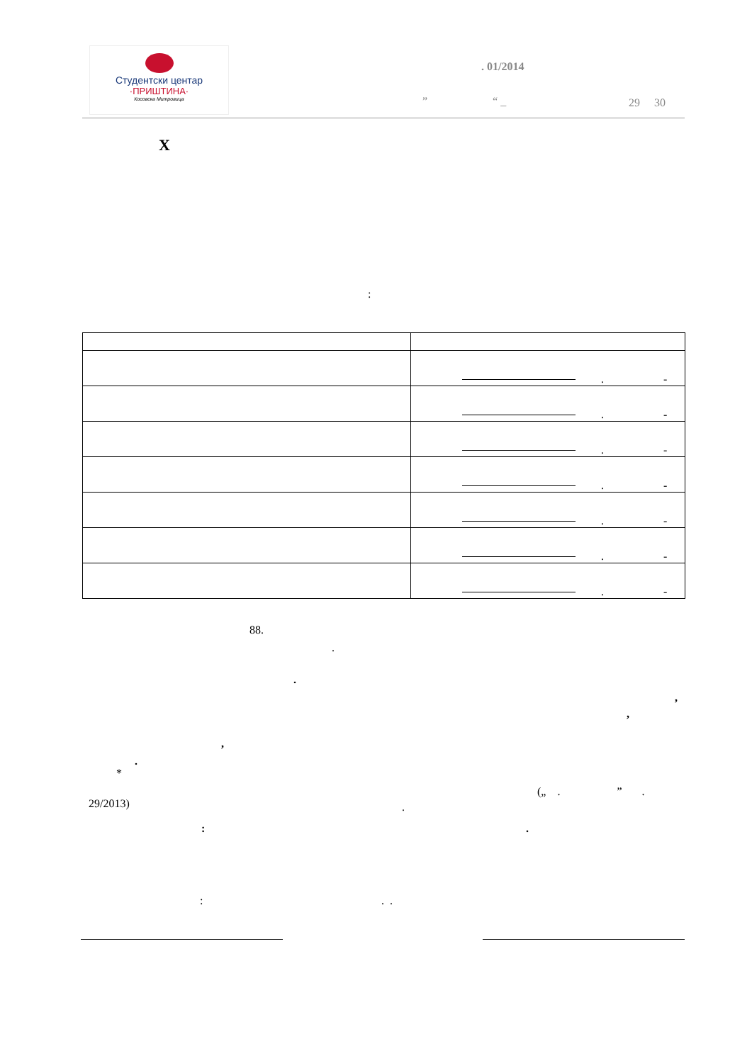Студентски центар
·ПРИШТИНА·
Косовска Митровица
. 01/2014
” “ _ 29 30
X
:
| | . - |
| | . - |
| | . - |
| | . - |
| | . - |
| | . - |
| | . - |
88.
.
.
,
,
,
.
*
(„ . ” .
29/2013) .
: .
: . .